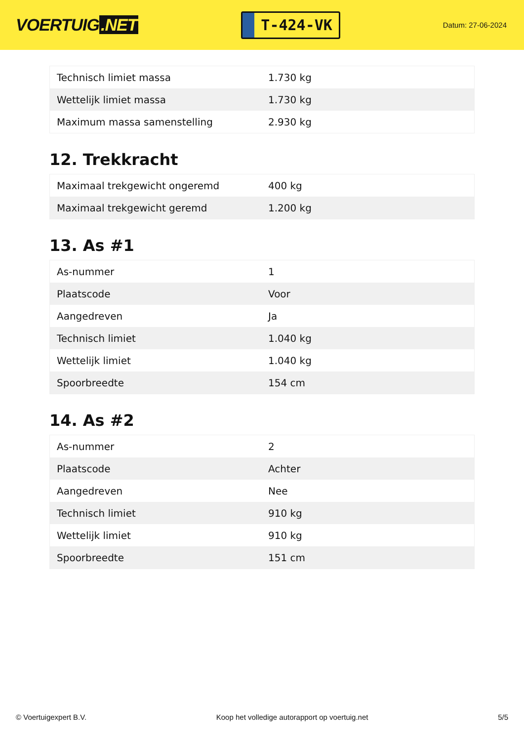VOERTUIG.NET
T-424-VK
Datum: 27-06-2024
| Technisch limiet massa | 1.730 kg |
| Wettelijk limiet massa | 1.730 kg |
| Maximum massa samenstelling | 2.930 kg |
12. Trekkracht
| Maximaal trekgewicht ongeremd | 400 kg |
| Maximaal trekgewicht geremd | 1.200 kg |
13. As #1
| As-nummer | 1 |
| Plaatscode | Voor |
| Aangedreven | Ja |
| Technisch limiet | 1.040 kg |
| Wettelijk limiet | 1.040 kg |
| Spoorbreedte | 154 cm |
14. As #2
| As-nummer | 2 |
| Plaatscode | Achter |
| Aangedreven | Nee |
| Technisch limiet | 910 kg |
| Wettelijk limiet | 910 kg |
| Spoorbreedte | 151 cm |
© Voertuigexpert B.V. Koop het volledige autorapport op voertuig.net 5/5